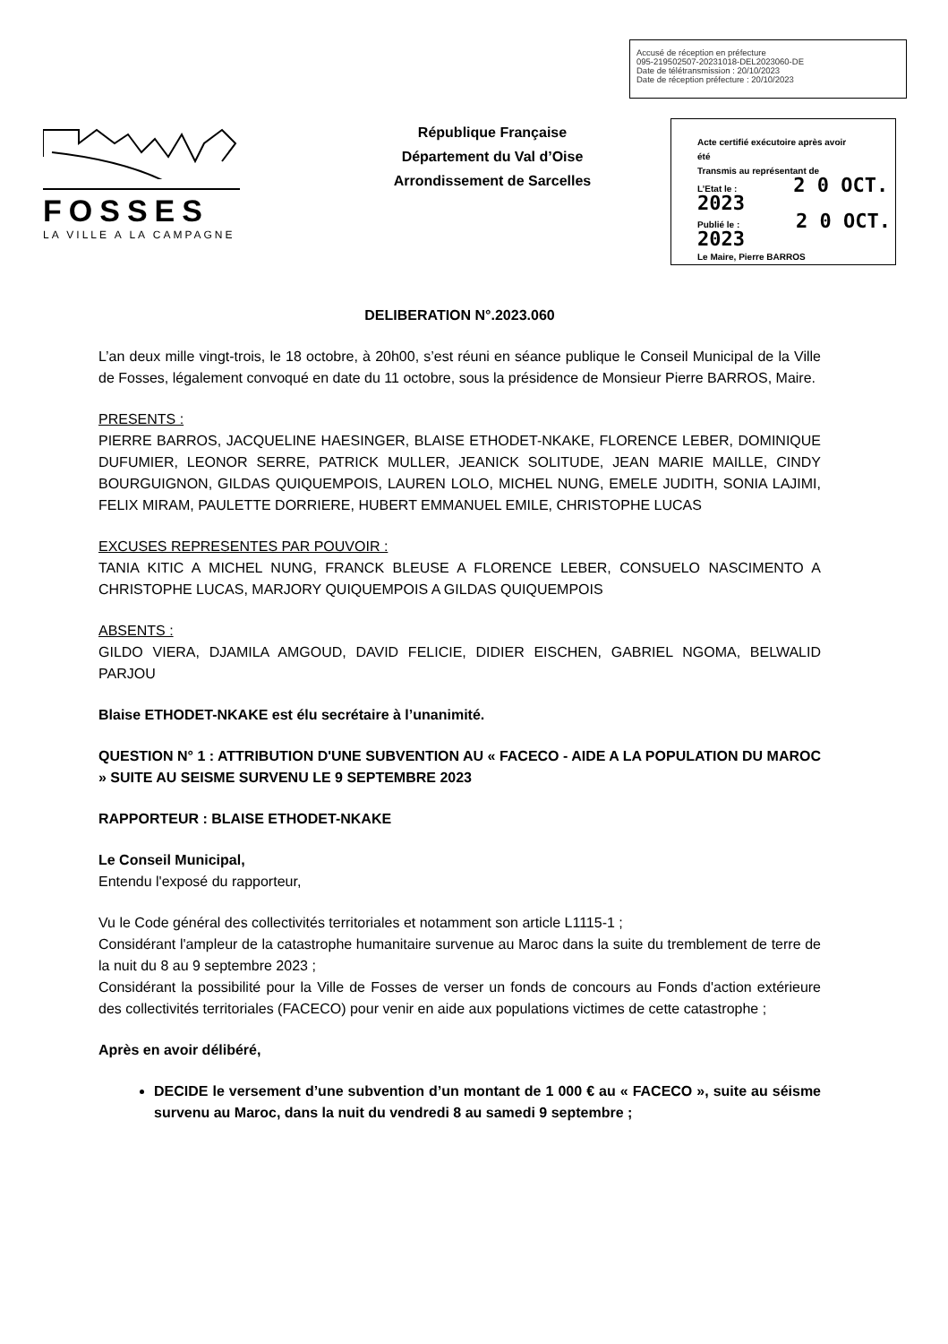Accusé de réception en préfecture
095-219502507-20231018-DEL2023060-DE
Date de télétransmission : 20/10/2023
Date de réception préfecture : 20/10/2023
FOSSES
LA VILLE A LA CAMPAGNE
République Française
Département du Val d’Oise
Arrondissement de Sarcelles
Acte certifié exécutoire après avoir
été
Transmis au représentant de
L’Etat le : 2 0 OCT. 2023
Publié le : 2 0 OCT. 2023
Le Maire, Pierre BARROS
DELIBERATION N°.2023.060
L’an deux mille vingt-trois, le 18 octobre, à 20h00, s’est réuni en séance publique le Conseil Municipal de la Ville de Fosses, légalement convoqué en date du 11 octobre, sous la présidence de Monsieur Pierre BARROS, Maire.
PRESENTS :
PIERRE BARROS, JACQUELINE HAESINGER, BLAISE ETHODET-NKAKE, FLORENCE LEBER, DOMINIQUE DUFUMIER, LEONOR SERRE, PATRICK MULLER, JEANICK SOLITUDE, JEAN MARIE MAILLE, CINDY BOURGUIGNON, GILDAS QUIQUEMPOIS, LAUREN LOLO, MICHEL NUNG, EMELE JUDITH, SONIA LAJIMI, FELIX MIRAM, PAULETTE DORRIERE, HUBERT EMMANUEL EMILE, CHRISTOPHE LUCAS
EXCUSES REPRESENTES PAR POUVOIR :
TANIA KITIC A MICHEL NUNG, FRANCK BLEUSE A FLORENCE LEBER, CONSUELO NASCIMENTO A CHRISTOPHE LUCAS, MARJORY QUIQUEMPOIS A GILDAS QUIQUEMPOIS
ABSENTS :
GILDO VIERA, DJAMILA AMGOUD, DAVID FELICIE, DIDIER EISCHEN, GABRIEL NGOMA, BELWALID PARJOU
Blaise ETHODET-NKAKE est élu secrétaire à l’unanimité.
QUESTION N° 1 : ATTRIBUTION D'UNE SUBVENTION AU « FACECO - AIDE A LA POPULATION DU MAROC » SUITE AU SEISME SURVENU LE 9 SEPTEMBRE 2023
RAPPORTEUR : BLAISE ETHODET-NKAKE
Le Conseil Municipal,
Entendu l'exposé du rapporteur,
Vu le Code général des collectivités territoriales et notamment son article L1115-1 ;
Considérant l'ampleur de la catastrophe humanitaire survenue au Maroc dans la suite du tremblement de terre de la nuit du 8 au 9 septembre 2023 ;
Considérant la possibilité pour la Ville de Fosses de verser un fonds de concours au Fonds d'action extérieure des collectivités territoriales (FACECO) pour venir en aide aux populations victimes de cette catastrophe ;
Après en avoir délibéré,
DECIDE le versement d’une subvention d’un montant de 1 000 € au « FACECO », suite au séisme survenu au Maroc, dans la nuit du vendredi 8 au samedi 9 septembre ;